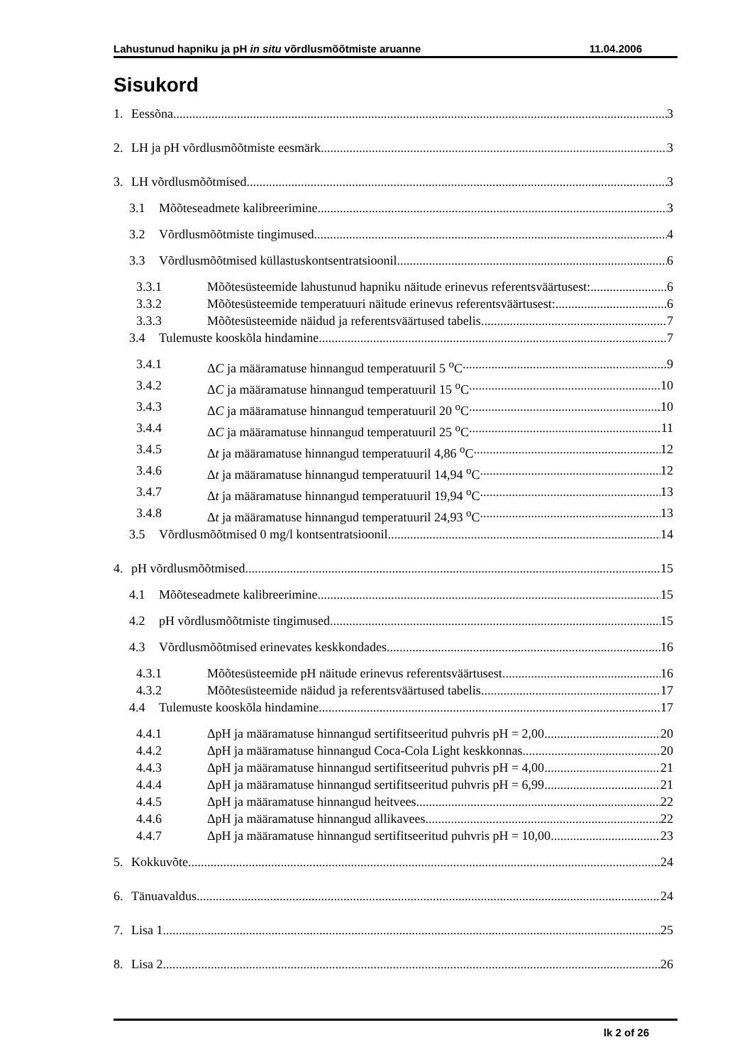Lahustunud hapniku ja pH in situ võrdlusmõõtmiste aruanne 11.04.2006
Sisukord
1. Eessõna 3
2. LH ja pH võrdlusmõõtmiste eesmärk 3
3. LH võrdlusmõõtmised 3
3.1 Mõõteseadmete kalibreerimine 3
3.2 Võrdlusmõõtmiste tingimused 4
3.3 Võrdlusmõõtmised küllastuskontsentratsioonil 6
3.3.1 Mõõtesüsteemide lahustunud hapniku näitude erinevus referentsväärtusest: 6
3.3.2 Mõõtesüsteemide temperatuuri näitude erinevus referentsväärtusest: 6
3.3.3 Mõõtesüsteemide näidud ja referentsväärtused tabelis 7
3.4 Tulemuste kooskõla hindamine 7
3.4.1 ΔC ja määramatuse hinnangud temperatuuril 5 <sup>o</sup>C 9
3.4.2 ΔC ja määramatuse hinnangud temperatuuril 15 <sup>o</sup>C 10
3.4.3 ΔC ja määramatuse hinnangud temperatuuril 20 <sup>o</sup>C 10
3.4.4 ΔC ja määramatuse hinnangud temperatuuril 25 <sup>o</sup>C 11
3.4.5 Δt ja määramatuse hinnangud temperatuuril 4,86 <sup>o</sup>C 12
3.4.6 Δt ja määramatuse hinnangud temperatuuril 14,94 <sup>o</sup>C 12
3.4.7 Δt ja määramatuse hinnangud temperatuuril 19,94 <sup>o</sup>C 13
3.4.8 Δt ja määramatuse hinnangud temperatuuril 24,93 <sup>o</sup>C 13
3.5 Võrdlusmõõtmised 0 mg/l kontsentratsioonil 14
4. pH võrdlusmõõtmised 15
4.1 Mõõteseadmete kalibreerimine 15
4.2 pH võrdlusmõõtmiste tingimused 15
4.3 Võrdlusmõõtmised erinevates keskkondades 16
4.3.1 Mõõtesüsteemide pH näitude erinevus referentsväärtusest 16
4.3.2 Mõõtesüsteemide näidud ja referentsväärtused tabelis 17
4.4 Tulemuste kooskõla hindamine 17
4.4.1 ΔpH ja määramatuse hinnangud sertifitseeritud puhvris pH = 2,00 20
4.4.2 ΔpH ja määramatuse hinnangud Coca-Cola Light keskkonnas 20
4.4.3 ΔpH ja määramatuse hinnangud sertifitseeritud puhvris pH = 4,00 21
4.4.4 ΔpH ja määramatuse hinnangud sertifitseeritud puhvris pH = 6,99 21
4.4.5 ΔpH ja määramatuse hinnangud heitvees 22
4.4.6 ΔpH ja määramatuse hinnangud allikavees 22
4.4.7 ΔpH ja määramatuse hinnangud sertifitseeritud puhvris pH = 10,00 23
5. Kokkuvõte 24
6. Tänuavaldus 24
7. Lisa 1 25
8. Lisa 2 26
lk 2 of 26